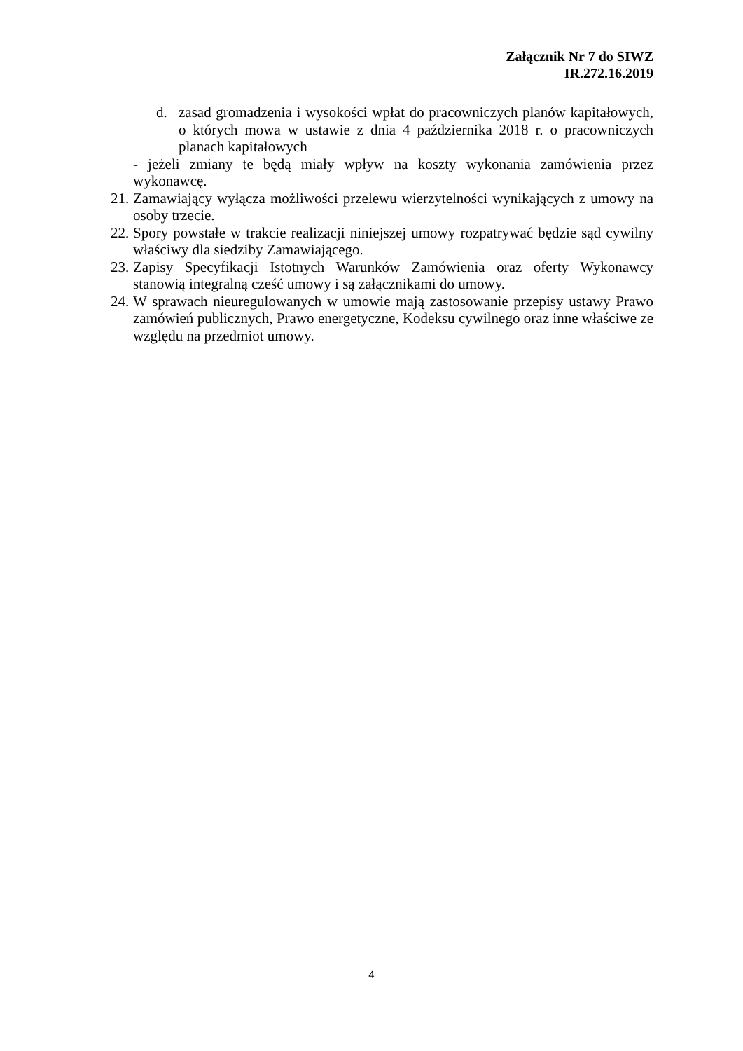Załącznik Nr 7 do SIWZ
IR.272.16.2019
d. zasad gromadzenia i wysokości wpłat do pracowniczych planów kapitałowych, o których mowa w ustawie z dnia 4 października 2018 r. o pracowniczych planach kapitałowych
- jeżeli zmiany te będą miały wpływ na koszty wykonania zamówienia przez wykonawcę.
21. Zamawiający wyłącza możliwości przelewu wierzytelności wynikających z umowy na osoby trzecie.
22. Spory powstałe w trakcie realizacji niniejszej umowy rozpatrywać będzie sąd cywilny właściwy dla siedziby Zamawiającego.
23. Zapisy Specyfikacji Istotnych Warunków Zamówienia oraz oferty Wykonawcy stanowią integralną cześć umowy i są załącznikami do umowy.
24. W sprawach nieuregulowanych w umowie mają zastosowanie przepisy ustawy Prawo zamówień publicznych, Prawo energetyczne, Kodeksu cywilnego oraz inne właściwe ze względu na przedmiot umowy.
4